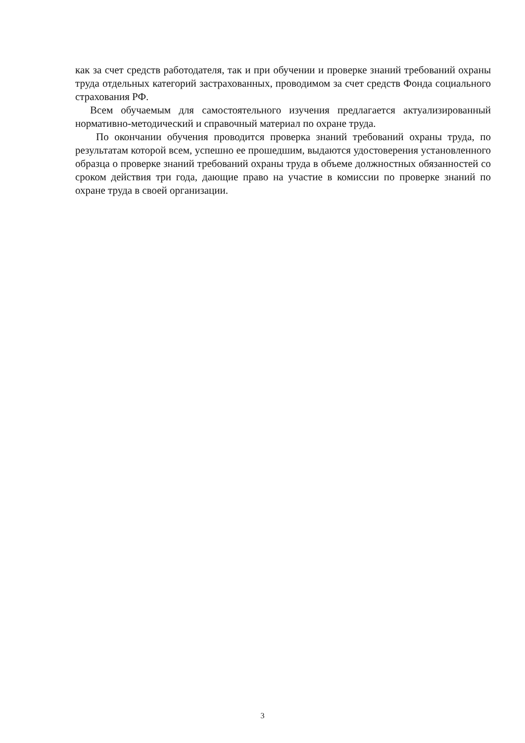как за счет средств работодателя, так и при обучении и проверке знаний требований охраны труда отдельных категорий застрахованных, проводимом за счет средств Фонда социального страхования РФ.
Всем обучаемым для самостоятельного изучения предлагается актуализированный нормативно-методический и справочный материал по охране труда.
По окончании обучения проводится проверка знаний требований охраны труда, по результатам которой всем, успешно ее прошедшим, выдаются удостоверения установленного образца о проверке знаний требований охраны труда в объеме должностных обязанностей со сроком действия три года, дающие право на участие в комиссии по проверке знаний по охране труда в своей организации.
3